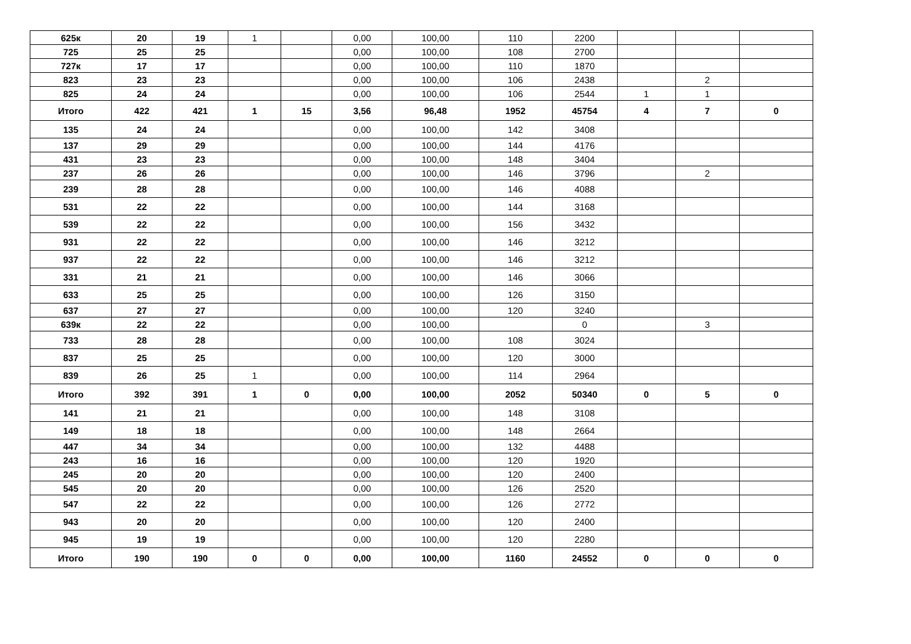| 625к | 20 | 19 | 1 | | 0,00 | 100,00 | 110 | 2200 | | | |
| 725 | 25 | 25 | | | 0,00 | 100,00 | 108 | 2700 | | | |
| 727к | 17 | 17 | | | 0,00 | 100,00 | 110 | 1870 | | | |
| 823 | 23 | 23 | | | 0,00 | 100,00 | 106 | 2438 | | 2 | |
| 825 | 24 | 24 | | | 0,00 | 100,00 | 106 | 2544 | 1 | 1 | |
| Итого | 422 | 421 | 1 | 15 | 3,56 | 96,48 | 1952 | 45754 | 4 | 7 | 0 |
| 135 | 24 | 24 | | | 0,00 | 100,00 | 142 | 3408 | | | |
| 137 | 29 | 29 | | | 0,00 | 100,00 | 144 | 4176 | | | |
| 431 | 23 | 23 | | | 0,00 | 100,00 | 148 | 3404 | | | |
| 237 | 26 | 26 | | | 0,00 | 100,00 | 146 | 3796 | | 2 | |
| 239 | 28 | 28 | | | 0,00 | 100,00 | 146 | 4088 | | | |
| 531 | 22 | 22 | | | 0,00 | 100,00 | 144 | 3168 | | | |
| 539 | 22 | 22 | | | 0,00 | 100,00 | 156 | 3432 | | | |
| 931 | 22 | 22 | | | 0,00 | 100,00 | 146 | 3212 | | | |
| 937 | 22 | 22 | | | 0,00 | 100,00 | 146 | 3212 | | | |
| 331 | 21 | 21 | | | 0,00 | 100,00 | 146 | 3066 | | | |
| 633 | 25 | 25 | | | 0,00 | 100,00 | 126 | 3150 | | | |
| 637 | 27 | 27 | | | 0,00 | 100,00 | 120 | 3240 | | | |
| 639к | 22 | 22 | | | 0,00 | 100,00 | | 0 | | 3 | |
| 733 | 28 | 28 | | | 0,00 | 100,00 | 108 | 3024 | | | |
| 837 | 25 | 25 | | | 0,00 | 100,00 | 120 | 3000 | | | |
| 839 | 26 | 25 | 1 | | 0,00 | 100,00 | 114 | 2964 | | | |
| Итого | 392 | 391 | 1 | 0 | 0,00 | 100,00 | 2052 | 50340 | 0 | 5 | 0 |
| 141 | 21 | 21 | | | 0,00 | 100,00 | 148 | 3108 | | | |
| 149 | 18 | 18 | | | 0,00 | 100,00 | 148 | 2664 | | | |
| 447 | 34 | 34 | | | 0,00 | 100,00 | 132 | 4488 | | | |
| 243 | 16 | 16 | | | 0,00 | 100,00 | 120 | 1920 | | | |
| 245 | 20 | 20 | | | 0,00 | 100,00 | 120 | 2400 | | | |
| 545 | 20 | 20 | | | 0,00 | 100,00 | 126 | 2520 | | | |
| 547 | 22 | 22 | | | 0,00 | 100,00 | 126 | 2772 | | | |
| 943 | 20 | 20 | | | 0,00 | 100,00 | 120 | 2400 | | | |
| 945 | 19 | 19 | | | 0,00 | 100,00 | 120 | 2280 | | | |
| Итого | 190 | 190 | 0 | 0 | 0,00 | 100,00 | 1160 | 24552 | 0 | 0 | 0 |